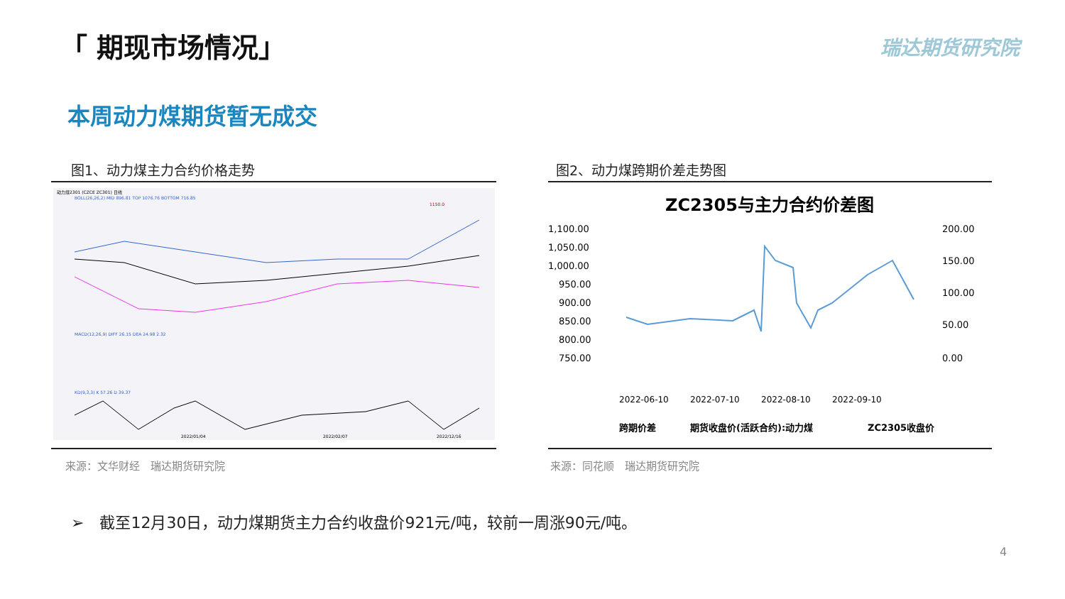「 期现市场情况」 瑞达期货研究院
本周动力煤期货暂无成交
图1、动力煤主力合约价格走势 图2、动力煤跨期价差走势图
动力煤2301 (CZCE ZC301) 日线
BOLL(26,26,2) MID 896.81 TOP 1076.76 BOTTOM 716.85
1150.0
MACD(12,26,9) DIFF 26.15 DEA 24.98 2.32
KD(9,3,3) K 57.26 D 39.37
2022/01/04
2022/02/07
2022/12/16
ZC2305与主力合约价差图
1,100.00
1,050.00
1,000.00
950.00
900.00
850.00
800.00
750.00
200.00
150.00
100.00
50.00
0.00
2022-06-10
2022-07-10
2022-08-10
2022-09-10
跨期价差
期货收盘价(活跃合约):动力煤
ZC2305收盘价
来源：文华财经　瑞达期货研究院 来源：同花顺　瑞达期货研究院
➢　截至12月30日，动力煤期货主力合约收盘价921元/吨，较前一周涨90元/吨。
4